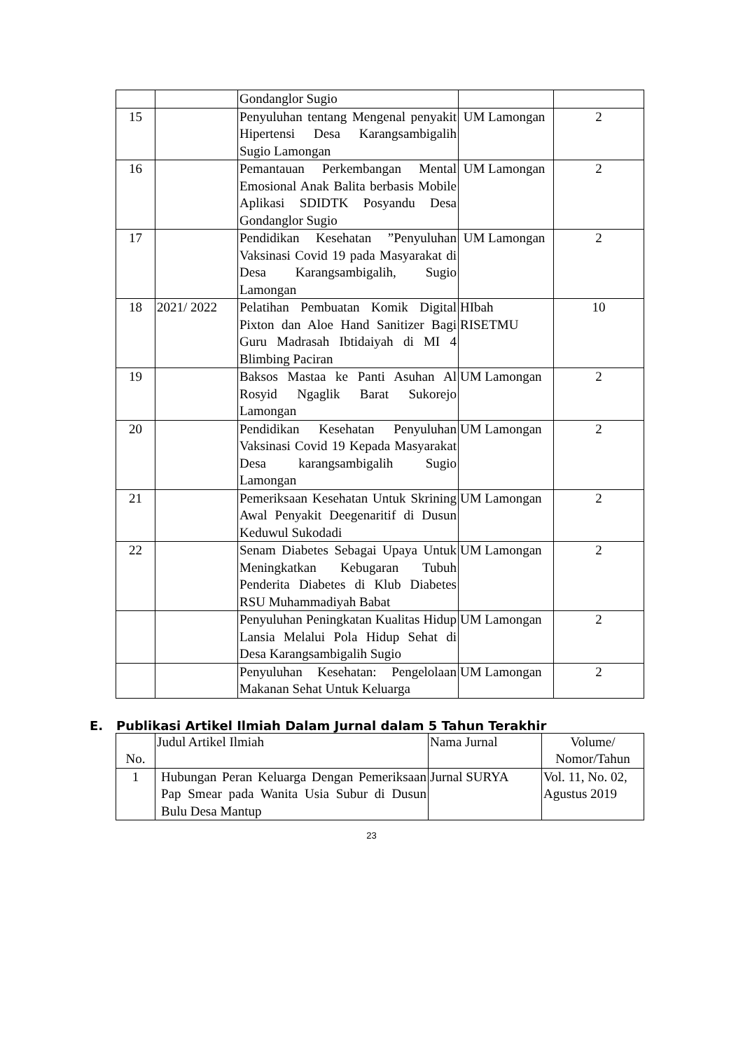| | | Gondanglor Sugio | | |
| 15 | | Penyuluhan tentang Mengenal penyakit Hipertensi Desa Karangsambigalih Sugio Lamongan | UM Lamongan | 2 |
| 16 | | Pemantauan Perkembangan Mental Emosional Anak Balita berbasis Mobile Aplikasi SDIDTK Posyandu Desa Gondanglor Sugio | UM Lamongan | 2 |
| 17 | | Pendidikan Kesehatan ”Penyuluhan Vaksinasi Covid 19 pada Masyarakat di Desa Karangsambigalih, Sugio Lamongan | UM Lamongan | 2 |
| 18 | 2021/ 2022 | Pelatihan Pembuatan Komik Digital Pixton dan Aloe Hand Sanitizer Bagi Guru Madrasah Ibtidaiyah di MI 4 Blimbing Paciran | HIbah RISETMU | 10 |
| 19 | | Baksos Mastaa ke Panti Asuhan Al Rosyid Ngaglik Barat Sukorejo Lamongan | UM Lamongan | 2 |
| 20 | | Pendidikan Kesehatan Penyuluhan Vaksinasi Covid 19 Kepada Masyarakat Desa karangsambigalih Sugio Lamongan | UM Lamongan | 2 |
| 21 | | Pemeriksaan Kesehatan Untuk Skrining Awal Penyakit Deegenaritif di Dusun Keduwul Sukodadi | UM Lamongan | 2 |
| 22 | | Senam Diabetes Sebagai Upaya Untuk Meningkatkan Kebugaran Tubuh Penderita Diabetes di Klub Diabetes RSU Muhammadiyah Babat | UM Lamongan | 2 |
| | | Penyuluhan Peningkatan Kualitas Hidup Lansia Melalui Pola Hidup Sehat di Desa Karangsambigalih Sugio | UM Lamongan | 2 |
| | | Penyuluhan Kesehatan: Pengelolaan Makanan Sehat Untuk Keluarga | UM Lamongan | 2 |
E. Publikasi Artikel Ilmiah Dalam Jurnal dalam 5 Tahun Terakhir
| No. | Judul Artikel Ilmiah | Nama Jurnal | Volume/ Nomor/Tahun |
| 1 | Hubungan Peran Keluarga Dengan Pemeriksaan Pap Smear pada Wanita Usia Subur di Dusun Bulu Desa Mantup | Jurnal SURYA | Vol. 11, No. 02, Agustus 2019 |
23